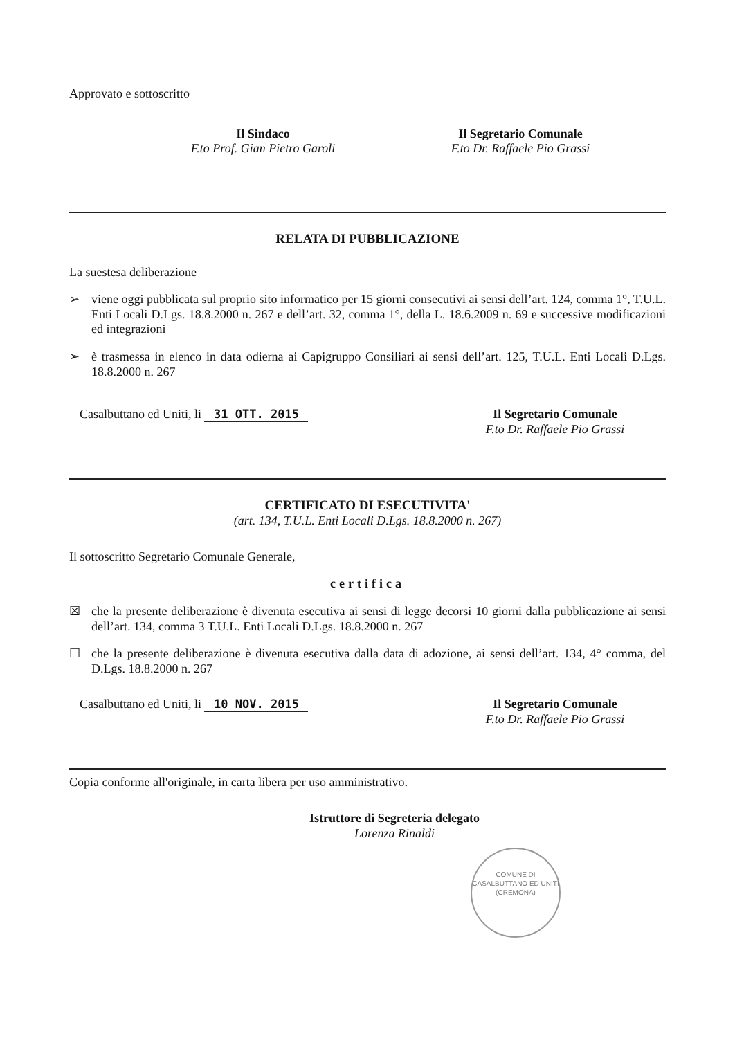Approvato e sottoscritto
Il Sindaco
F.to Prof. Gian Pietro Garoli
Il Segretario Comunale
F.to Dr. Raffaele Pio Grassi
RELATA DI PUBBLICAZIONE
La suestesa deliberazione
➢ viene oggi pubblicata sul proprio sito informatico per 15 giorni consecutivi ai sensi dell’art. 124, comma 1°, T.U.L. Enti Locali D.Lgs. 18.8.2000 n. 267 e dell’art. 32, comma 1°, della L. 18.6.2009 n. 69 e successive modificazioni ed integrazioni
➢ è trasmessa in elenco in data odierna ai Capigruppo Consiliari ai sensi dell’art. 125, T.U.L. Enti Locali D.Lgs. 18.8.2000 n. 267
Casalbuttano ed Uniti, li 31 OTT. 2015
Il Segretario Comunale
F.to Dr. Raffaele Pio Grassi
CERTIFICATO DI ESECUTIVITA'
(art. 134, T.U.L. Enti Locali D.Lgs. 18.8.2000 n. 267)
Il sottoscritto Segretario Comunale Generale,
certifica
☒ che la presente deliberazione è divenuta esecutiva ai sensi di legge decorsi 10 giorni dalla pubblicazione ai sensi dell’art. 134, comma 3 T.U.L. Enti Locali D.Lgs. 18.8.2000 n. 267
☐ che la presente deliberazione è divenuta esecutiva dalla data di adozione, ai sensi dell’art. 134, 4° comma, del D.Lgs. 18.8.2000 n. 267
Casalbuttano ed Uniti, li 10 NOV. 2015
Il Segretario Comunale
F.to Dr. Raffaele Pio Grassi
Copia conforme all'originale, in carta libera per uso amministrativo.
Istruttore di Segreteria delegato
Lorenza Rinaldi
COMUNE DI CASALBUTTANO ED UNITI
(CREMONA)